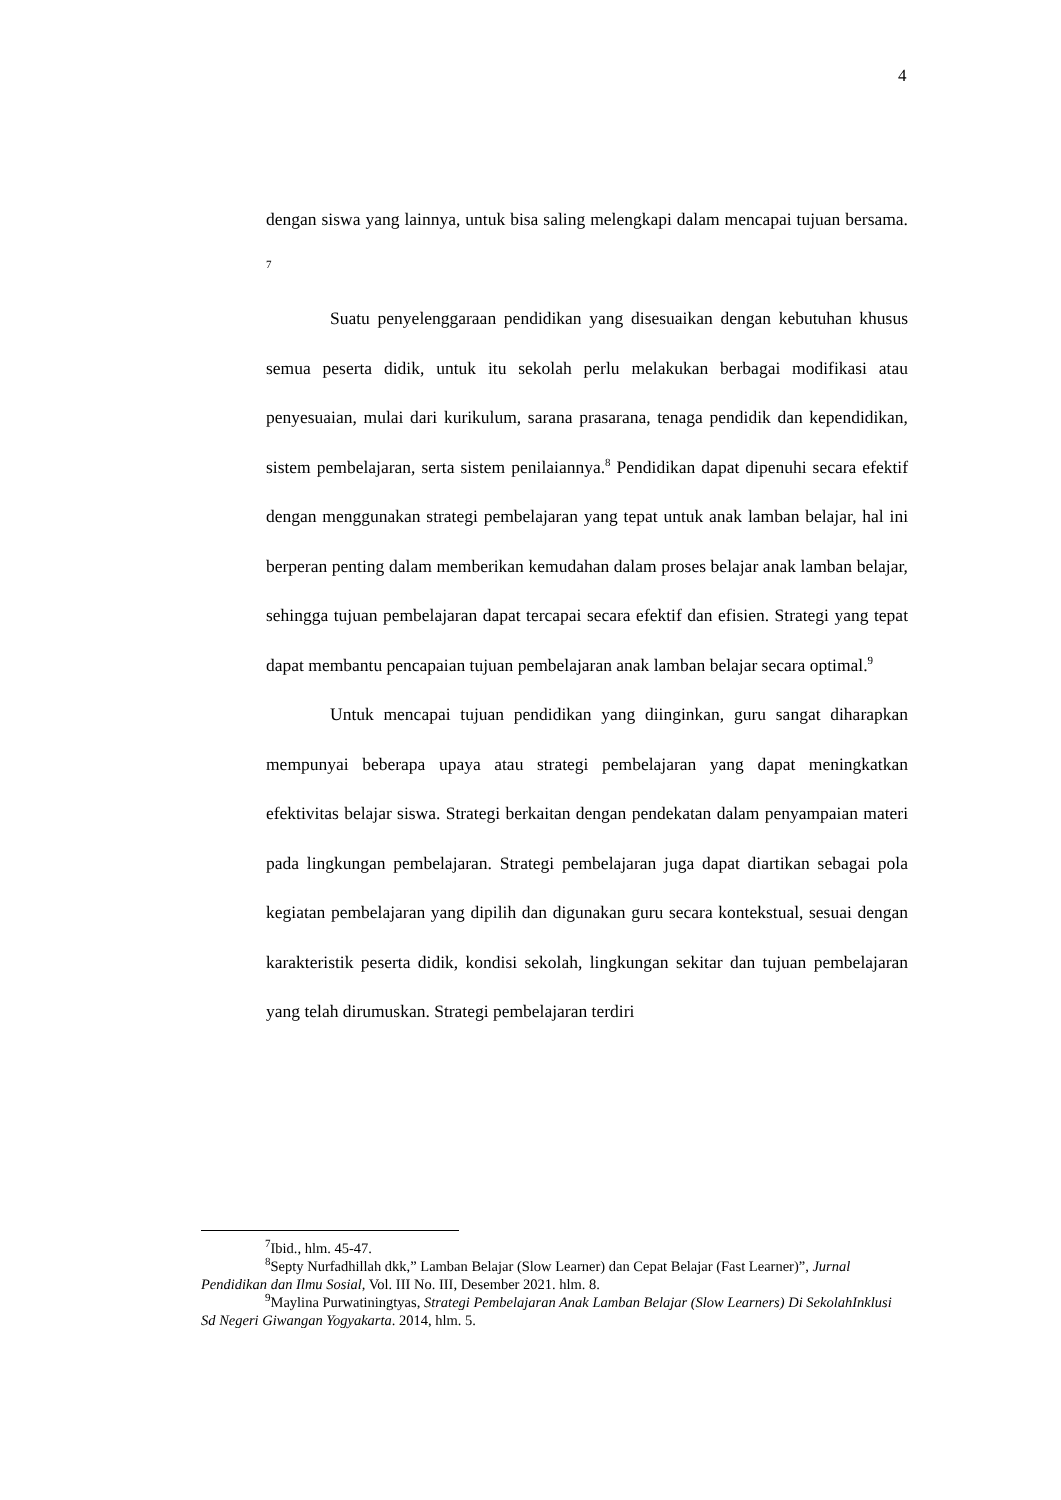4
dengan siswa yang lainnya, untuk bisa saling melengkapi dalam mencapai tujuan bersama. <sup>7</sup>
Suatu penyelenggaraan pendidikan yang disesuaikan dengan kebutuhan khusus semua peserta didik, untuk itu sekolah perlu melakukan berbagai modifikasi atau penyesuaian, mulai dari kurikulum, sarana prasarana, tenaga pendidik dan kependidikan, sistem pembelajaran, serta sistem penilaiannya.<sup>8</sup> Pendidikan dapat dipenuhi secara efektif dengan menggunakan strategi pembelajaran yang tepat untuk anak lamban belajar, hal ini berperan penting dalam memberikan kemudahan dalam proses belajar anak lamban belajar, sehingga tujuan pembelajaran dapat tercapai secara efektif dan efisien. Strategi yang tepat dapat membantu pencapaian tujuan pembelajaran anak lamban belajar secara optimal.<sup>9</sup>
Untuk mencapai tujuan pendidikan yang diinginkan, guru sangat diharapkan mempunyai beberapa upaya atau strategi pembelajaran yang dapat meningkatkan efektivitas belajar siswa. Strategi berkaitan dengan pendekatan dalam penyampaian materi pada lingkungan pembelajaran. Strategi pembelajaran juga dapat diartikan sebagai pola kegiatan pembelajaran yang dipilih dan digunakan guru secara kontekstual, sesuai dengan karakteristik peserta didik, kondisi sekolah, lingkungan sekitar dan tujuan pembelajaran yang telah dirumuskan. Strategi pembelajaran terdiri
<sup>7</sup> Ibid., hlm. 45-47.
<sup>8</sup> Septy Nurfadhillah dkk,” Lamban Belajar (Slow Learner) dan Cepat Belajar (Fast Learner)”, Jurnal Pendidikan dan Ilmu Sosial, Vol. III No. III, Desember 2021. hlm. 8.
<sup>9</sup> Maylina Purwatiningtyas, Strategi Pembelajaran Anak Lamban Belajar (Slow Learners) Di SekolahInklusi Sd Negeri Giwangan Yogyakarta. 2014, hlm. 5.